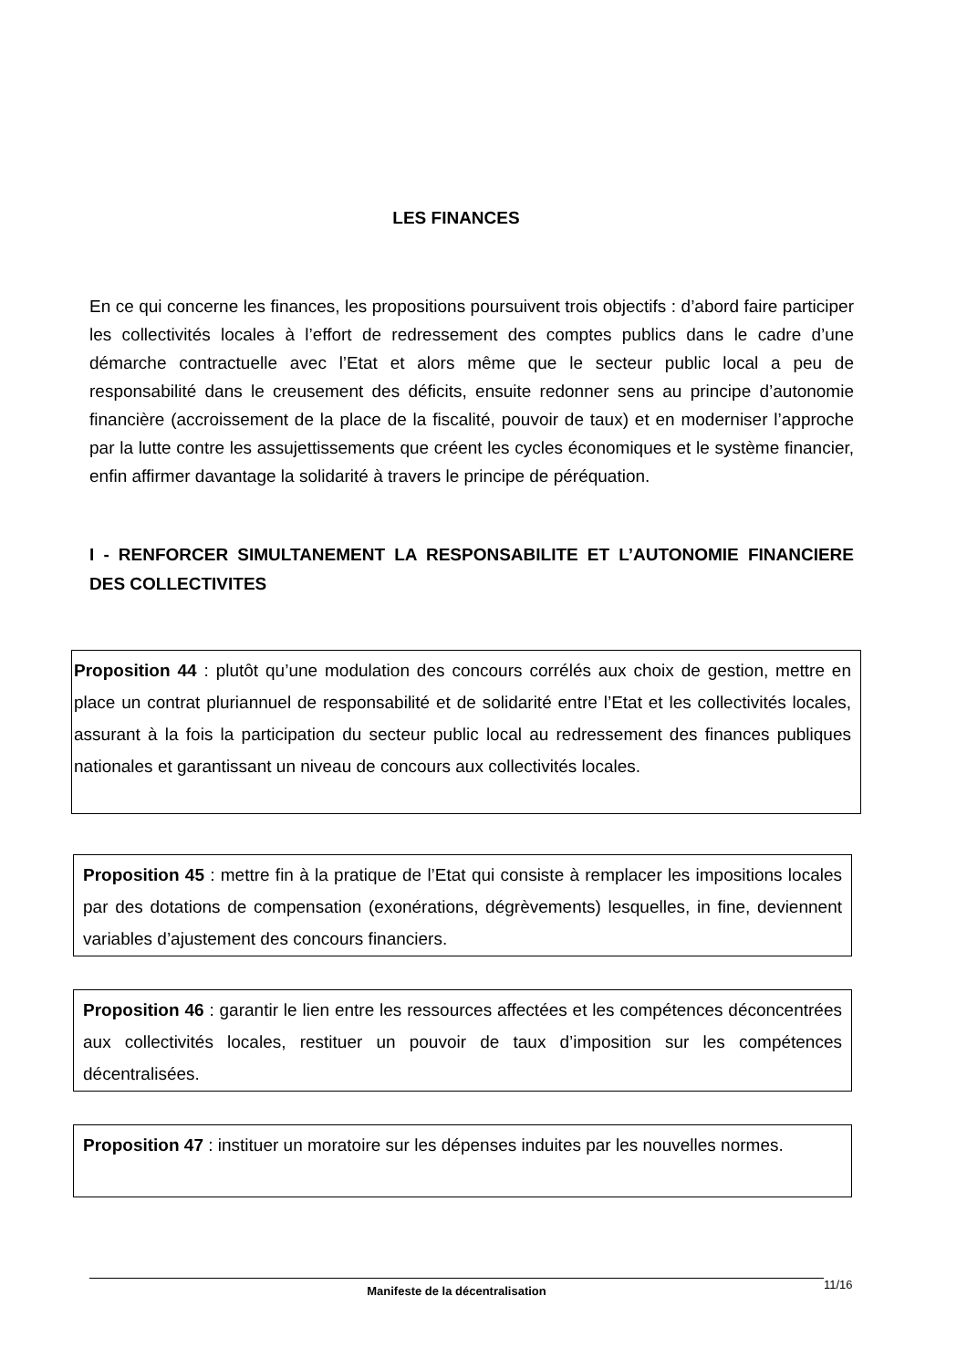LES FINANCES
En ce qui concerne les finances, les propositions poursuivent trois objectifs : d’abord faire participer les collectivités locales à l’effort de redressement des comptes publics dans le cadre d’une démarche contractuelle avec l’Etat et alors même que le secteur public local a peu de responsabilité dans le creusement des déficits, ensuite redonner sens au principe d’autonomie financière (accroissement de la place de la fiscalité, pouvoir de taux) et en moderniser l’approche par la lutte contre les assujettissements que créent les cycles économiques et le système financier, enfin affirmer davantage la solidarité à travers le principe de péréquation.
I - RENFORCER SIMULTANEMENT LA RESPONSABILITE ET L’AUTONOMIE FINANCIERE DES COLLECTIVITES
Proposition 44 : plutôt qu’une modulation des concours corrélés aux choix de gestion, mettre en place un contrat pluriannuel de responsabilité et de solidarité entre l’Etat et les collectivités locales, assurant à la fois la participation du secteur public local au redressement des finances publiques nationales et garantissant un niveau de concours aux collectivités locales.
Proposition 45 : mettre fin à la pratique de l’Etat qui consiste à remplacer les impositions locales par des dotations de compensation (exonérations, dégrèvements) lesquelles, in fine, deviennent variables d’ajustement des concours financiers.
Proposition 46 : garantir le lien entre les ressources affectées et les compétences déconcentrées aux collectivités locales, restituer un pouvoir de taux d’imposition sur les compétences décentralisées.
Proposition 47 : instituer un moratoire sur les dépenses induites par les nouvelles normes.
Manifeste de la décentralisation 11/16